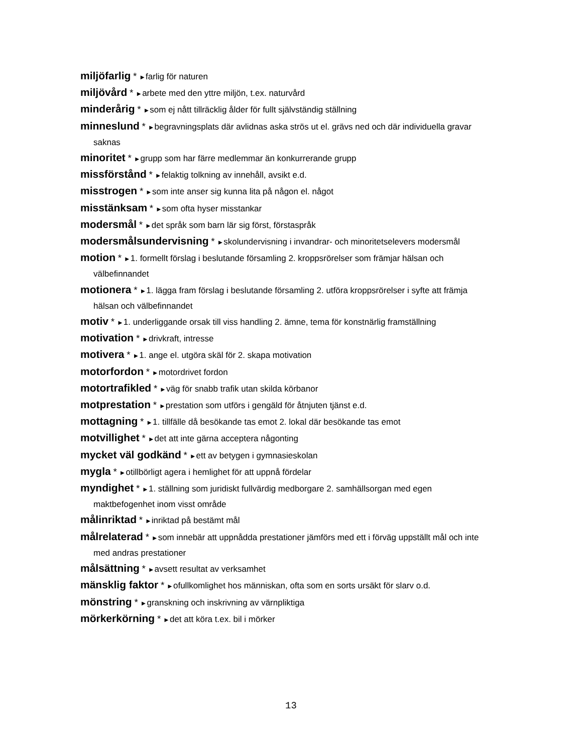miljöfarlig * ►farlig för naturen
miljövård * ►arbete med den yttre miljön, t.ex. naturvård
minderårig * ►som ej nått tillräcklig ålder för fullt självständig ställning
minneslund * ►begravningsplats där avlidnas aska strös ut el. grävs ned och där individuella gravar saknas
minoritet * ►grupp som har färre medlemmar än konkurrerande grupp
missförstånd * ►felaktig tolkning av innehåll, avsikt e.d.
misstrogen * ►som inte anser sig kunna lita på någon el. något
misstänksam * ►som ofta hyser misstankar
modersmål * ►det språk som barn lär sig först, förstaspråk
modersmålsundervisning * ►skolundervisning i invandrar- och minoritetselevers modersmål
motion * ►1. formellt förslag i beslutande församling 2. kroppsrörelser som främjar hälsan och välbefinnandet
motionera * ►1. lägga fram förslag i beslutande församling 2. utföra kroppsrörelser i syfte att främja hälsan och välbefinnandet
motiv * ►1. underliggande orsak till viss handling 2. ämne, tema för konstnärlig framställning
motivation * ►drivkraft, intresse
motivera * ►1. ange el. utgöra skäl för 2. skapa motivation
motorfordon * ►motordrivet fordon
motortrafikled * ►väg för snabb trafik utan skilda körbanor
motprestation * ►prestation som utförs i gengäld för åtnjuten tjänst e.d.
mottagning * ►1. tillfälle då besökande tas emot 2. lokal där besökande tas emot
motvillighet * ►det att inte gärna acceptera någonting
mycket väl godkänd * ►ett av betygen i gymnasieskolan
mygla * ►otillbörligt agera i hemlighet för att uppnå fördelar
myndighet * ►1. ställning som juridiskt fullvärdig medborgare 2. samhällsorgan med egen maktbefogenhet inom visst område
målinriktad * ►inriktad på bestämt mål
målrelaterad * ►som innebär att uppnådda prestationer jämförs med ett i förväg uppställt mål och inte med andras prestationer
målsättning * ►avsett resultat av verksamhet
mänsklig faktor * ►ofullkomlighet hos människan, ofta som en sorts ursäkt för slarv o.d.
mönstring * ►granskning och inskrivning av värnpliktiga
mörkerkörning * ►det att köra t.ex. bil i mörker
13